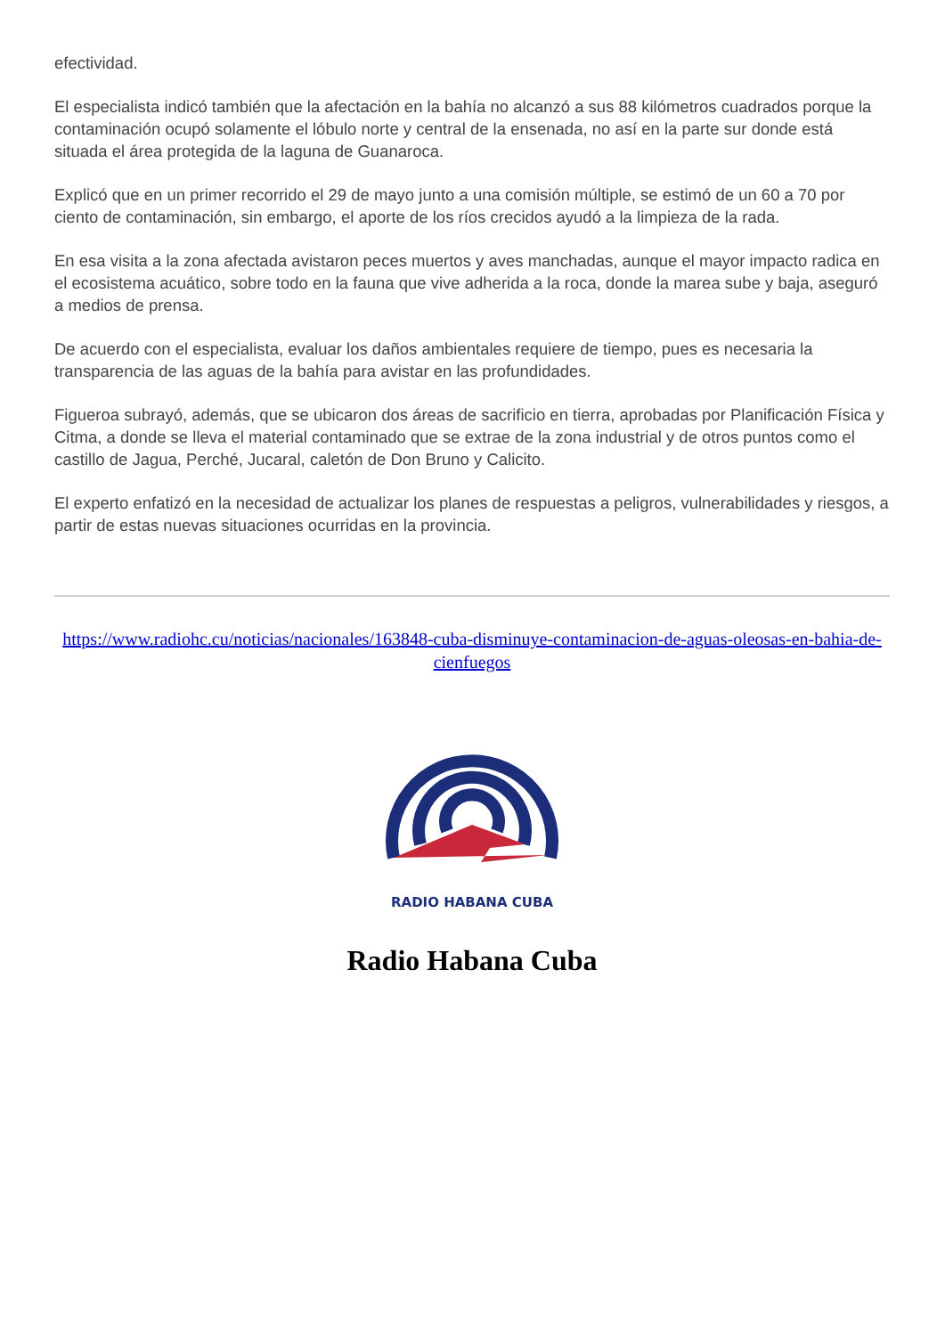efectividad.
El especialista indicó también que la afectación en la bahía no alcanzó a sus 88 kilómetros cuadrados porque la contaminación ocupó solamente el lóbulo norte y central de la ensenada, no así en la parte sur donde está situada el área protegida de la laguna de Guanaroca.
Explicó que en un primer recorrido el 29 de mayo junto a una comisión múltiple, se estimó de un 60 a 70 por ciento de contaminación, sin embargo, el aporte de los ríos crecidos ayudó a la limpieza de la rada.
En esa visita a la zona afectada avistaron peces muertos y aves manchadas, aunque el mayor impacto radica en el ecosistema acuático, sobre todo en la fauna que vive adherida a la roca, donde la marea sube y baja, aseguró a medios de prensa.
De acuerdo con el especialista, evaluar los daños ambientales requiere de tiempo, pues es necesaria la transparencia de las aguas de la bahía para avistar en las profundidades.
Figueroa subrayó, además, que se ubicaron dos áreas de sacrificio en tierra, aprobadas por Planificación Física y Citma, a donde se lleva el material contaminado que se extrae de la zona industrial y de otros puntos como el castillo de Jagua, Perché, Jucaral, caletón de Don Bruno y Calicito.
El experto enfatizó en la necesidad de actualizar los planes de respuestas a peligros, vulnerabilidades y riesgos, a partir de estas nuevas situaciones ocurridas en la provincia.
https://www.radiohc.cu/noticias/nacionales/163848-cuba-disminuye-contaminacion-de-aguas-oleosas-en-bahia-de-cienfuegos
RADIO HABANA CUBA
Radio Habana Cuba